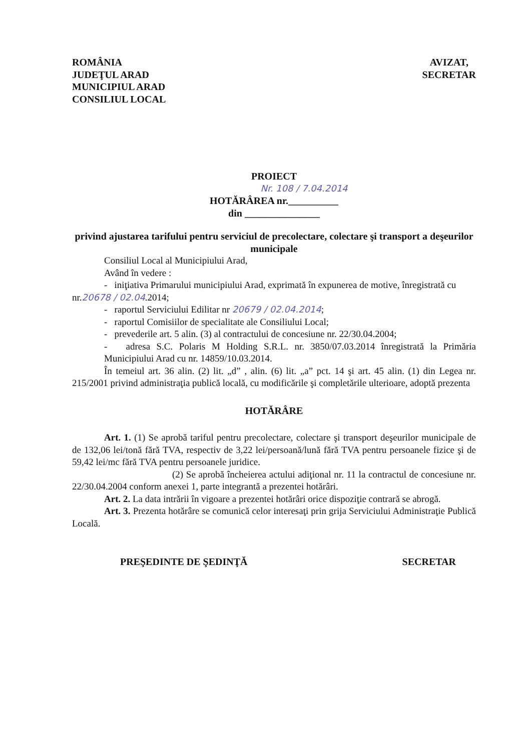ROMÂNIA
JUDEŢUL ARAD
MUNICIPIUL ARAD
CONSILIUL LOCAL
AVIZAT,
SECRETAR
PROIECT
Nr. 108 / 7.04.2014
HOTĂRÂREA nr.__________
din _______________
privind ajustarea tarifului pentru serviciul de precolectare, colectare şi transport a deşeurilor municipale
Consiliul Local al Municipiului Arad,
Având în vedere :
- iniţiativa Primarului municipiului Arad, exprimată în expunerea de motive, înregistrată cu
nr.20678 / 02.04.2014;
- raportul Serviciului Edilitar nr 20679 / 02.04.2014;
- raportul Comisiilor de specialitate ale Consiliului Local;
- prevederile art. 5 alin. (3) al contractului de concesiune nr. 22/30.04.2004;
- adresa S.C. Polaris M Holding S.R.L. nr. 3850/07.03.2014 înregistrată la Primăria Municipiului Arad cu nr. 14859/10.03.2014.
În temeiul art. 36 alin. (2) lit. „d” , alin. (6) lit. „a” pct. 14 şi art. 45 alin. (1) din Legea nr. 215/2001 privind administraţia publică locală, cu modificările şi completările ulterioare, adoptă prezenta
HOTĂRÂRE
Art. 1. (1) Se aprobă tariful pentru precolectare, colectare şi transport deşeurilor municipale de de 132,06 lei/tonă fără TVA, respectiv de 3,22 lei/persoană/lună fără TVA pentru persoanele fizice şi de 59,42 lei/mc fără TVA pentru persoanele juridice.
(2) Se aprobă încheierea actului adiţional nr. 11 la contractul de concesiune nr. 22/30.04.2004 conform anexei 1, parte integrantă a prezentei hotărâri.
Art. 2. La data intrării în vigoare a prezentei hotărâri orice dispoziţie contrară se abrogă.
Art. 3. Prezenta hotărâre se comunică celor interesaţi prin grija Serviciului Administraţie Publică Locală.
PREŞEDINTE DE ŞEDINŢĂ SECRETAR